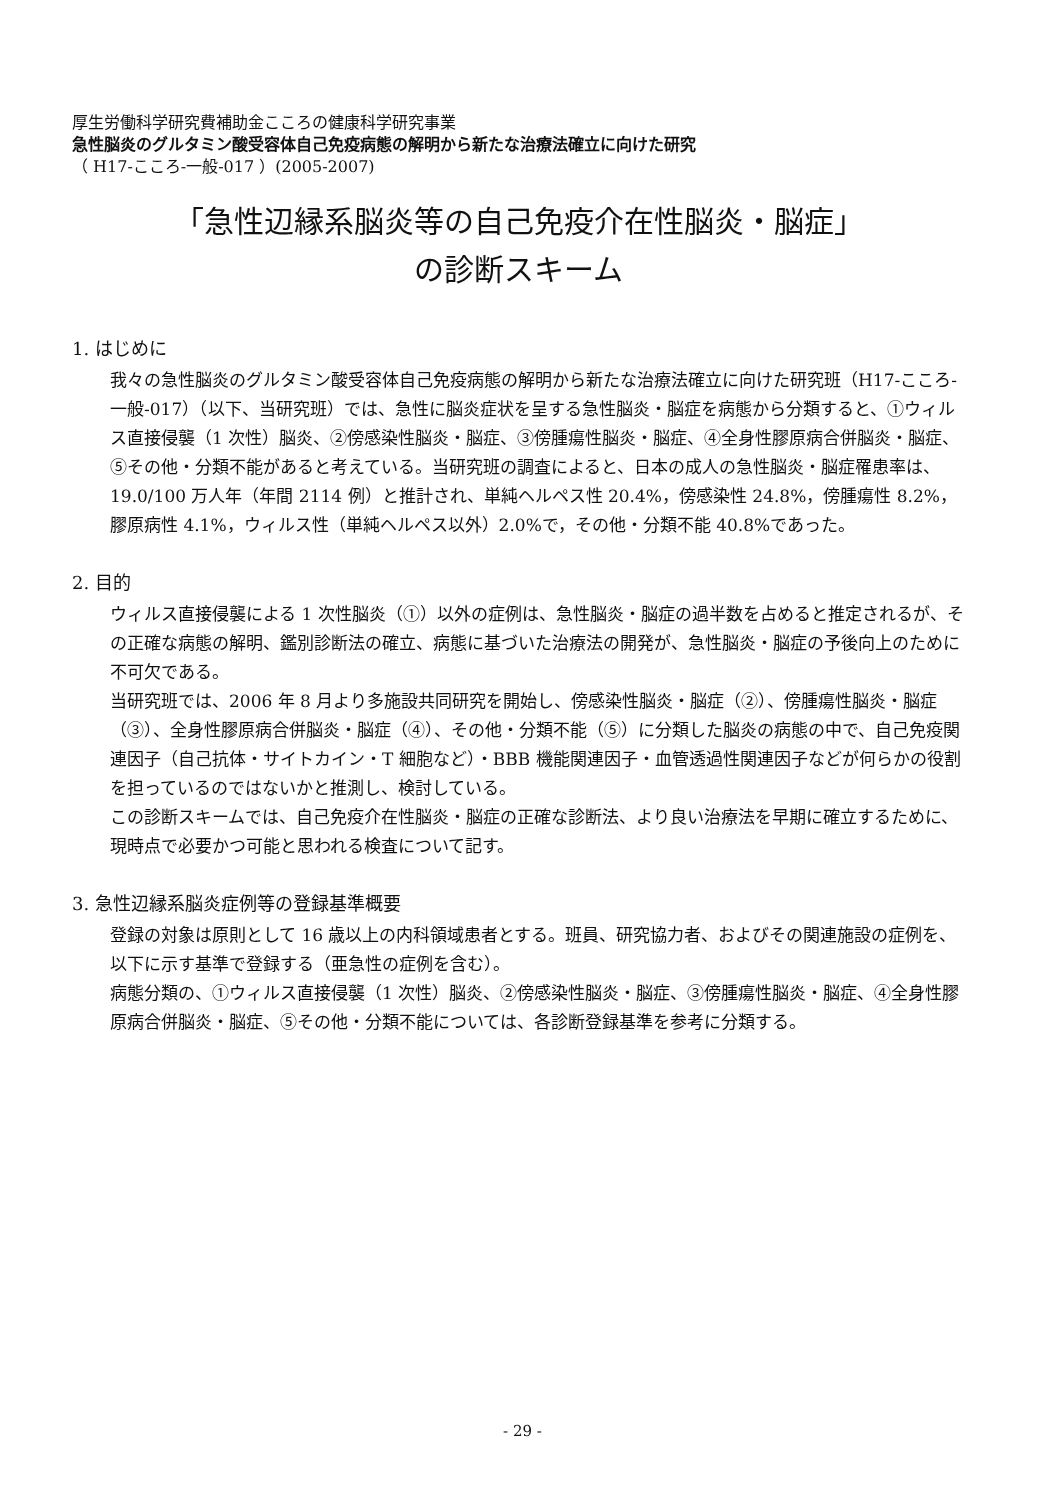厚生労働科学研究費補助金こころの健康科学研究事業
急性脳炎のグルタミン酸受容体自己免疫病態の解明から新たな治療法確立に向けた研究
（ H17-こころ-一般-017 ）(2005-2007)
「急性辺縁系脳炎等の自己免疫介在性脳炎・脳症」
の診断スキーム
1. はじめに
我々の急性脳炎のグルタミン酸受容体自己免疫病態の解明から新たな治療法確立に向けた研究班（H17-こころ-一般-017）（以下、当研究班）では、急性に脳炎症状を呈する急性脳炎・脳症を病態から分類すると、①ウィルス直接侵襲（1 次性）脳炎、②傍感染性脳炎・脳症、③傍腫瘍性脳炎・脳症、④全身性膠原病合併脳炎・脳症、⑤その他・分類不能があると考えている。当研究班の調査によると、日本の成人の急性脳炎・脳症罹患率は、19.0/100 万人年（年間 2114 例）と推計され、単純ヘルペス性 20.4%，傍感染性 24.8%，傍腫瘍性 8.2%，膠原病性 4.1%，ウィルス性（単純ヘルペス以外）2.0%で，その他・分類不能 40.8%であった。
2. 目的
ウィルス直接侵襲による 1 次性脳炎（①）以外の症例は、急性脳炎・脳症の過半数を占めると推定されるが、その正確な病態の解明、鑑別診断法の確立、病態に基づいた治療法の開発が、急性脳炎・脳症の予後向上のために不可欠である。
当研究班では、2006 年 8 月より多施設共同研究を開始し、傍感染性脳炎・脳症（②）、傍腫瘍性脳炎・脳症（③）、全身性膠原病合併脳炎・脳症（④）、その他・分類不能（⑤）に分類した脳炎の病態の中で、自己免疫関連因子（自己抗体・サイトカイン・T 細胞など）・BBB 機能関連因子・血管透過性関連因子などが何らかの役割を担っているのではないかと推測し、検討している。
この診断スキームでは、自己免疫介在性脳炎・脳症の正確な診断法、より良い治療法を早期に確立するために、現時点で必要かつ可能と思われる検査について記す。
3. 急性辺縁系脳炎症例等の登録基準概要
登録の対象は原則として 16 歳以上の内科領域患者とする。班員、研究協力者、およびその関連施設の症例を、以下に示す基準で登録する（亜急性の症例を含む）。
病態分類の、①ウィルス直接侵襲（1 次性）脳炎、②傍感染性脳炎・脳症、③傍腫瘍性脳炎・脳症、④全身性膠原病合併脳炎・脳症、⑤その他・分類不能については、各診断登録基準を参考に分類する。
- 29 -